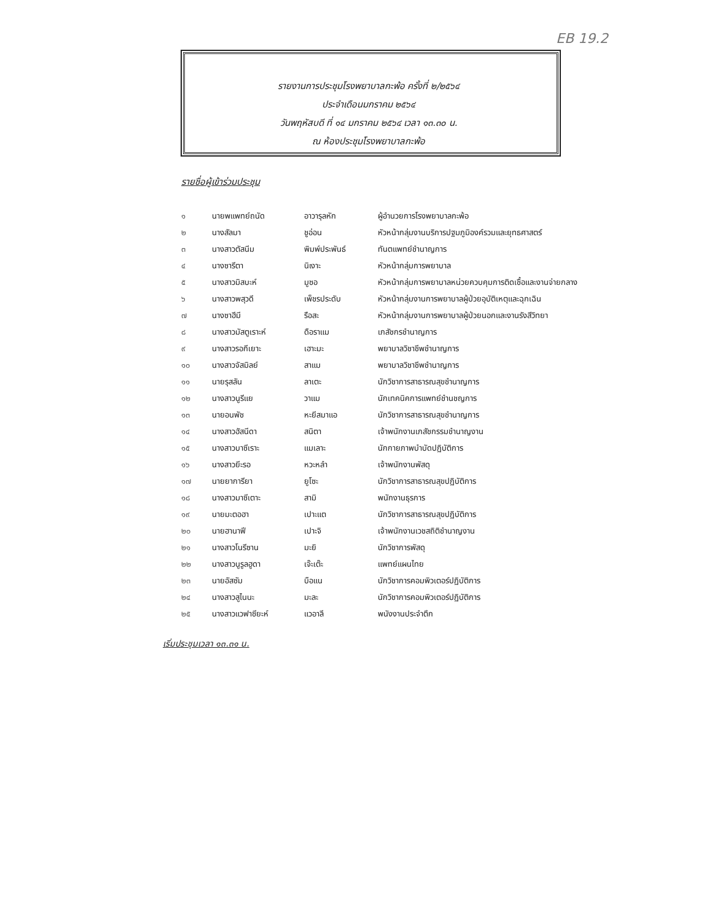EB 19.2
รายงานการประชุมโรงพยาบาลกะพ้อ ครั้งที่ ๒/๒๕๖๔
ประจำเดือนมกราคม ๒๕๖๔
วันพฤหัสบดี ที่ ๑๔ มกราคม ๒๕๖๔ เวลา ๑๓.๓๐ น.
ณ ห้องประชุมโรงพยาบาลกะพ้อ
รายชื่อผู้เข้าร่วมประชุม
| ๑ | นายพแพทย์ถนัด | อาวารุลหัก | ผู้อำนวยการโรงพยาบาลกะพ้อ |
| ๒ | นางสัลมา | ชูอ่อน | หัวหน้ากลุ่มงานบริการปฐมภูมิองค์รวมและยุทธศาสตร์ |
| ๓ | นางสาวตัสนีม | พิมพ์ประพันธ์ | ทันตแพทย์ชำนาญการ |
| ๔ | นางซารีตา | นิเงาะ | หัวหน้ากลุ่มการพยาบาล |
| ๕ | นางสาวมิสบะห์ | มูซอ | หัวหน้ากลุ่มการพยาบาลหน่วยควบคุมการติดเชื้อและงานจ่ายกลาง |
| ๖ | นางสาวพสุวดี | เพ็ชรประดับ | หัวหน้ากลุ่มงานการพยาบาลผู้ป่วยอุบัติเหตุและฉุกเฉิน |
| ๗ | นางซาฮีมี | รือสะ | หัวหน้ากลุ่มงานการพยาบาลผู้ป่วยนอกและงานรังสีวิทยา |
| ๘ | นางสาวมัสตูเราะห์ | ดือราแม | เภสัชกรชำนาญการ |
| ๙ | นางสาวรอกีเยาะ | เฮาะมะ | พยาบาลวิชาชีพชำนาญการ |
| ๑๐ | นางสาวจัสมิลย์ | สาแม | พยาบาลวิชาชีพชำนาญการ |
| ๑๑ | นายรุสลัน | ลาเตะ | นักวิชาการสาธารณสุขชำนาญการ |
| ๑๒ | นางสาวนูรีแย | วาแม | นักเทคนิคการแพทย์ชำนชญการ |
| ๑๓ | นายอนพัช | หะยีสมาแอ | นักวิชาการสาธารณสุขชำนาญการ |
| ๑๔ | นางสาวฮัสนีดา | สนิตา | เจ้าพนักงานเภสัชกรรมชำนาญงาน |
| ๑๕ | นางสาวบาซีเราะ | แมเลาะ | นักกายภาพบำบัดปฏิบัติการ |
| ๑๖ | นางสาวยีะรอ | หวะหลำ | เจ้าพนักงานพัสดุ |
| ๑๗ | นายยาการียา | ยูโซะ | นักวิชาการสาธารณสุขปฏิบัติการ |
| ๑๘ | นางสาวมาซีเตาะ | สามิ | พนักงานธุรการ |
| ๑๙ | นายมะตอฮา | เปาะแต | นักวิชาการสาธารณสุขปฏิบัติการ |
| ๒๐ | นายฮานาฟี | เปาะจิ | เจ้าพนักงานเวชสถิติชำนาญงาน |
| ๒๑ | นางสาวโนรีซาน | มะยิ | นักวิชาการพัสดุ |
| ๒๒ | นางสาวนูรูลฮูดา | เจ๊ะเต๊ะ | แพทย์แผนไทย |
| ๒๓ | นายอัสซัม | บือแน | นักวิชาการคอมพิวเตอร์ปฏิบัติการ |
| ๒๔ | นางสาวสูไนนะ | มะละ | นักวิชาการคอมพิวเตอร์ปฏิบัติการ |
| ๒๕ | นางสาวแวฟาซียะห์ | แวอาลี | พนังงานประจำตึก |
เริ่มประชุมเวลา ๑๓.๓๑ น.